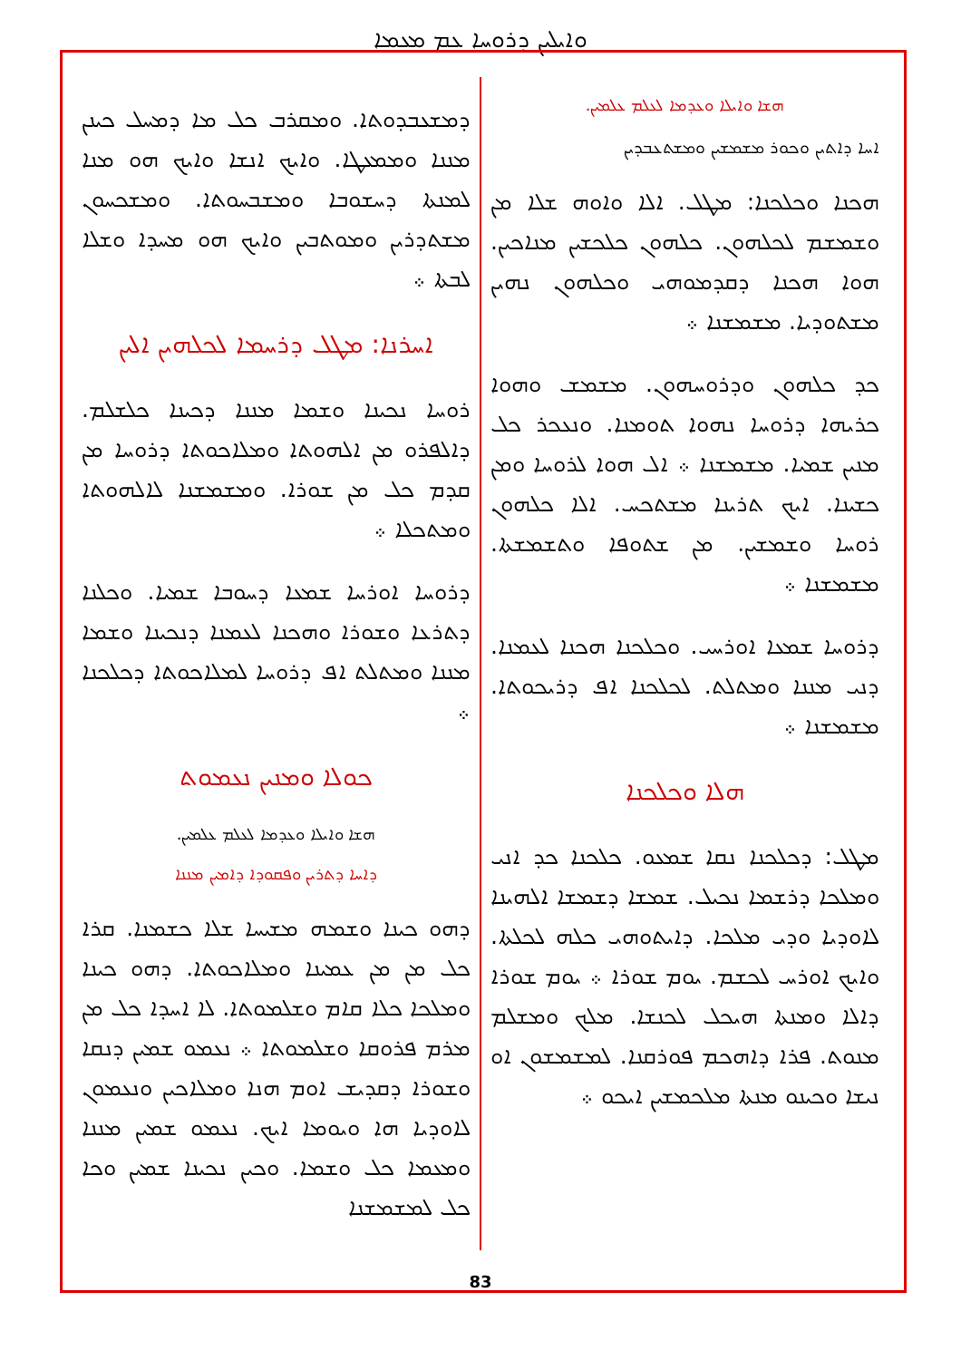ܘܐܝܠܝܢ ܕܪܘܚܐ ܥܡ ܡܥܡܐ
ܕܡܫܥܒܕܘܬܐ. ܘܡܩܪܒ ܟܠ ܡܐ ܕܡܚܠ ܟܝܢܢ ܡܢܢܐ ܘܡܡܥܛܐ. ܘܐܝܟ ܐܢܫܐ ܘܐܝܟ ܗܘ ܡܢܐ ܠܡܢܬܐ ܕܚܫܘܒܐ ܘܡܫܒܚܘܬܐ. ܘܡܫܟܚܘܢ ܡܫܬܕܪܝܢ ܘܡܘܬܒܝܢ ܘܐܝܟ ܗܘ ܡܚܕܐ ܘܫܠܐ ܠܒܬܐ ܀
ܐܚܪܢܐ: ܡܛܠ ܕܪܚܡܐ ܠܟܠܗܝܢ ܐܠܝܢ
ܪܘܚܐ ܢܟܝܢܐ ܘܫܡܐ ܡܢܢܐ ܕܟܝܢܐ ܟܠܫܠܡ. ܕܐܠܦܪܘ ܡܢ ܐܠܗܘܬܐ ܘܡܠܐܟܘܬܐ ܕܪܘܚܐ ܡܢ ܩܕܡ ܟܠ ܡܢ ܫܘܪܐ. ܘܡܫܡܫܢܐ ܠܐܠܗܘܬܐ ܘܡܬܟܠܐ ܀
ܕܪܘܚܐ ܐܘܪܚܐ ܫܡܥܐ ܕܚܘܒܐ ܫܡܝܐ. ܘܟܠܢܐ ܕܬܪܥܐ ܘܫܘܪܐ ܘܗܟܢܐ ܠܥܡܢܐ ܕܢܟܝܢܐ ܘܫܡܐ ܡܢܢܐ ܘܡܬܠܬ ܐܦ ܕܪܘܚܐ ܠܡܠܐܟܘܬܐ ܕܟܠܟܢܐ ܀
ܟܘܠܐ ܘܡܢܝܢ ܢܥܡܘܬ
ܗܫܐ ܘܐܝܠܐ ܘܥܕܡܐ ܠܥܠܡ ܥܠܡܝܢ.
ܕܐܚܐ ܕܬܪܝܢ ܘܦܩܘܕܐ ܕܐܡܝܢ ܡܢܢܐ
ܕܗܘ ܟܝܢܐ ܘܫܡܗ ܡܫܝܚܐ ܫܠܐ ܟܫܡܢܐ. ܩܪܐ ܟܠ ܡܢ ܡܢ ܥܡܝܢܐ ܘܡܠܐܟܘܬܐ. ܕܗܘ ܟܝܢܐ ܘܡܠܟܐ ܟܠܐ ܩܐܡ ܘܫܠܡܘܬܐ. ܠܐ ܐܚܕܐ ܟܠ ܡܢ ܡܪܡ ܦܪܘܩܐ ܘܫܠܡܘܬܐ ܀ ܢܥܡܘ ܫܡܝܢ ܕܢܩܐ ܘܫܘܪܐ ܕܩܕܝܫ ܐܘܡ ܗܢܐ ܘܡܠܐܟܝܢ ܘܢܥܡܘܢ ܠܐܘܕܝܐ ܗܐ ܘܝܘܡܐ ܐܝܟ. ܢܥܡܘ ܫܡܝܢ ܡܢܢܐ ܘܡܥܡܐ ܟܠ ܘܫܡܐ. ܘܟܝܢ ܢܟܝܢܐ ܫܡܝܢ ܘܟܐ ܟܠ ܠܡܫܡܫܢܐ
ܗܫܐ ܘܐܝܠܐ ܘܥܕܡܐ ܠܥܠܡ ܥܠܡܝܢ.
ܐܚܐ ܕܐܬܝܢ ܘܟܘܪ ܡܫܡܫܝܢ ܘܡܫܬܥܒܕܝܢ
ܗܟܢܐ ܘܟܠܟܢܐ: ܡܛܠ. ܐܠܐ ܘܐܘܗ ܫܠܐ ܡܢ ܘܫܡܫܡ ܠܟܠܗܘܢ. ܟܠܗܘܢ ܟܠܟܫܝܢ ܡܢܐܟܝܢ. ܗܘܐ ܗܟܢܐ ܕܩܕܡܘܗܝ ܘܟܠܗܘܢ ܢܗܝܢ ܡܫܬܘܕܝܐ. ܡܫܡܫܢܐ ܀
ܟܕ ܟܠܗܘܢ ܘܕܪܘܚܗܘܢ. ܡܫܡܫ ܘܗܘܐ ܟܪܝܗܐ ܕܪܘܚܐ ܢܗܘܐ ܬܘܡܢܐ. ܘܢܥܟܪ ܟܠ ܡܢܝܢ ܫܡܝܐ. ܡܫܡܫܢܐ ܀ ܐܠ ܗܘܐ ܠܪܘܚܐ ܘܡܢ ܟܫܝܢܐ. ܐܝܟ ܬܪܝܢܐ ܡܫܬܟܚ. ܐܠܐ ܟܠܗܘܢ ܪܘܚܐ ܘܫܡܫܝܢ. ܡܢ ܫܬܘܦܐ ܘܬܫܡܫܬܐ. ܡܫܡܫܢܐ ܀
ܕܪܘܚܐ ܫܡܥܐ ܐܘܪܚܝ. ܘܟܠܟܢܐ ܗܟܢܐ ܠܥܡܢܐ. ܕܢܝ ܡܢܢܐ ܘܡܬܠܬ. ܠܟܠܟܢܐ ܐܦ ܕܪܝܟܘܬܐ. ܡܫܡܫܢܐ ܀
ܗܠܐ ܘܟܠܟܢܐ
ܡܛܠ: ܕܟܠܟܢܐ ܢܩܐ ܫܡܥܘ. ܟܠܟܢܐ ܟܕ ܐܢܝ ܘܡܠܟܐ ܕܪܫܡܐ ܢܟܝܠ. ܫܡܫܐ ܕܫܡܫܐ ܐܠܗܝܢܐ ܠܐܘܕܝܐ ܘܕܝ ܡܠܟܐ. ܕܐܝܬܘܗܝ ܟܠܗ ܠܟܠܬܐ. ܘܐܝܟ ܐܘܪܚ ܠܟܫܡ. ܝܘܡ ܫܘܪܐ ܀ ܝܘܡ ܫܘܪܐ ܕܐܠܐ ܘܡܢܬܐ ܗܝܟܠ ܠܟܢܫܐ. ܡܠܟ ܘܡܫܠܡ ܡܢܘܬ. ܦܪܐ ܕܐܗܟܡ ܦܘܪܩܢܐ. ܠܡܫܡܫܘܢ ܐܘ ܢܝܫܐ ܘܟܝܢܘ ܡܢܬܐ ܡܠܟܡܫܝܢ ܐܝܟܘ ܀
83